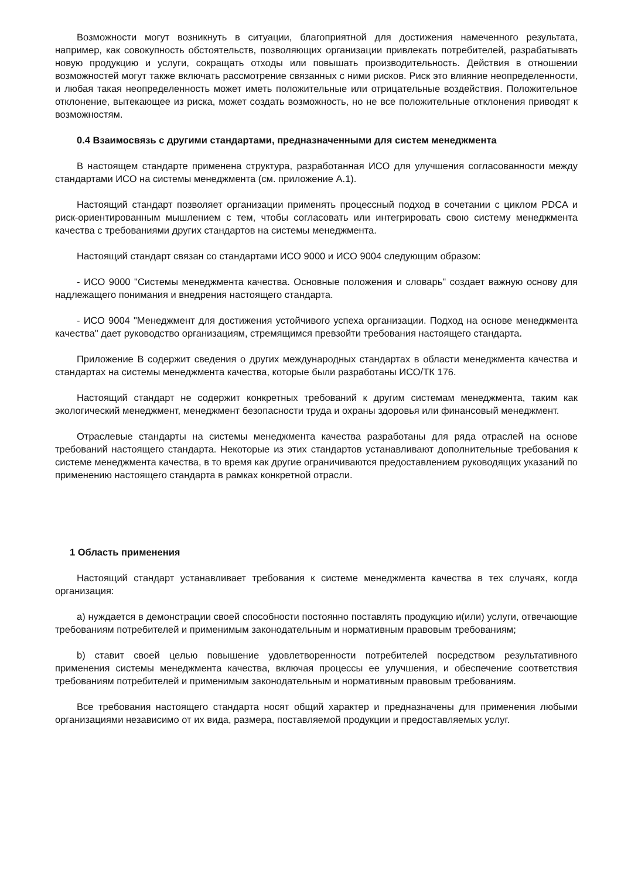Возможности могут возникнуть в ситуации, благоприятной для достижения намеченного результата, например, как совокупность обстоятельств, позволяющих организации привлекать потребителей, разрабатывать новую продукцию и услуги, сокращать отходы или повышать производительность. Действия в отношении возможностей могут также включать рассмотрение связанных с ними рисков. Риск это влияние неопределенности, и любая такая неопределенность может иметь положительные или отрицательные воздействия. Положительное отклонение, вытекающее из риска, может создать возможность, но не все положительные отклонения приводят к возможностям.
0.4 Взаимосвязь с другими стандартами, предназначенными для систем менеджмента
В настоящем стандарте применена структура, разработанная ИСО для улучшения согласованности между стандартами ИСО на системы менеджмента (см. приложение А.1).
Настоящий стандарт позволяет организации применять процессный подход в сочетании с циклом PDCA и риск-ориентированным мышлением с тем, чтобы согласовать или интегрировать свою систему менеджмента качества с требованиями других стандартов на системы менеджмента.
Настоящий стандарт связан со стандартами ИСО 9000 и ИСО 9004 следующим образом:
- ИСО 9000 "Системы менеджмента качества. Основные положения и словарь" создает важную основу для надлежащего понимания и внедрения настоящего стандарта.
- ИСО 9004 "Менеджмент для достижения устойчивого успеха организации. Подход на основе менеджмента качества" дает руководство организациям, стремящимся превзойти требования настоящего стандарта.
Приложение В содержит сведения о других международных стандартах в области менеджмента качества и стандартах на системы менеджмента качества, которые были разработаны ИСО/ТК 176.
Настоящий стандарт не содержит конкретных требований к другим системам менеджмента, таким как экологический менеджмент, менеджмент безопасности труда и охраны здоровья или финансовый менеджмент.
Отраслевые стандарты на системы менеджмента качества разработаны для ряда отраслей на основе требований настоящего стандарта. Некоторые из этих стандартов устанавливают дополнительные требования к системе менеджмента качества, в то время как другие ограничиваются предоставлением руководящих указаний по применению настоящего стандарта в рамках конкретной отрасли.
1 Область применения
Настоящий стандарт устанавливает требования к системе менеджмента качества в тех случаях, когда организация:
a) нуждается в демонстрации своей способности постоянно поставлять продукцию и(или) услуги, отвечающие требованиям потребителей и применимым законодательным и нормативным правовым требованиям;
b) ставит своей целью повышение удовлетворенности потребителей посредством результативного применения системы менеджмента качества, включая процессы ее улучшения, и обеспечение соответствия требованиям потребителей и применимым законодательным и нормативным правовым требованиям.
Все требования настоящего стандарта носят общий характер и предназначены для применения любыми организациями независимо от их вида, размера, поставляемой продукции и предоставляемых услуг.